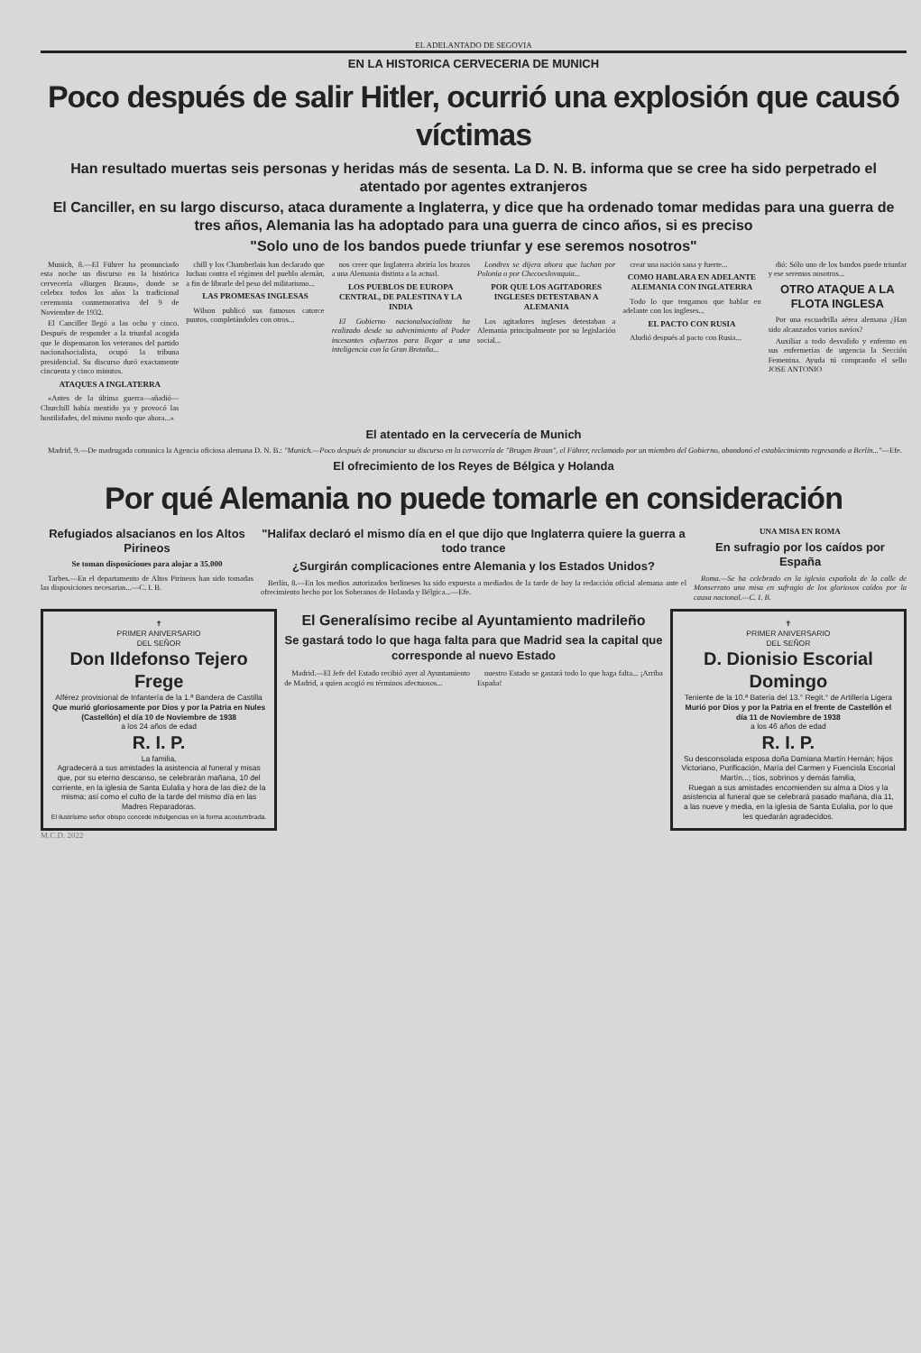EL ADELANTADO DE SEGOVIA
EN LA HISTORICA CERVECERIA DE MUNICH
Poco después de salir Hitler, ocurrió una explosión que causó víctimas
Han resultado muertas seis personas y heridas más de sesenta. La D. N. B. informa que se cree ha sido perpetrado el atentado por agentes extranjeros
El Canciller, en su largo discurso, ataca duramente a Inglaterra, y dice que ha ordenado tomar medidas para una guerra de tres años, Alemania las ha adoptado para una guerra de cinco años, si es preciso
"Solo uno de los bandos puede triunfar y ese seremos nosotros"
Munich, 8.—El Führer ha pronunciado esta noche un discurso en la histórica cervecería «Burgen Braun», donde se celebra todos los años la tradicional ceremonia conmemorativa del 9 de Noviembre de 1932.
El Canciller llegó a las ocho y cinco. Después de responder a la triunfal acogida que le dispensaron los veteranos del partido nacionalsocialista, ocupó la tribuna presidencial. Su discurso duró exactamente cincuenta y cinco minutos.
ATAQUES A INGLATERRA
«Antes de la última guerra—añadió—Churchill había mentido ya y provocó las hostilidades, del mismo modo que ahora...»
chill y los Chamberlain han declarado que luchan contra el régimen del pueblo alemán, a fin de librarle del peso del militarismo...
LAS PROMESAS INGLESAS
Wilson publicó sus famosos catorce puntos, completándoles con otros...
nos creer que Inglaterra abriría los brazos a una Alemania distinta a la actual.
LOS PUEBLOS DE EUROPA CENTRAL, DE PALESTINA Y LA INDIA
El Gobierno nacionalsocialista ha realizado desde su advenimiento al Poder incesantes esfuerzos para llegar a una inteligencia con la Gran Bretaña...
Londres se dijera ahora que luchan por Polonia o por Checoeslovaquia...
POR QUE LOS AGITADORES INGLESES DETESTABAN A ALEMANIA
Los agitadores ingleses detestaban a Alemania principalmente por su legislación social...
crear una nación sana y fuerte...
COMO HABLARA EN ADELANTE ALEMANIA CON INGLATERRA
Todo lo que tengamos que hablar en adelante con los ingleses...
EL PACTO CON RUSIA
Aludió después al pacto con Rusia...
dió: Sólo uno de los bandos puede triunfar y ese seremos nosotros...
OTRO ATAQUE A LA FLOTA INGLESA
Por una escuadrilla aérea alemana ¿Han sido alcanzados varios navíos?
Auxiliar a todo desvalido y enfermo en sus enfermerías de urgencia la Sección Femenina. Ayuda tú comprando el sello JOSE ANTONIO
El atentado en la cervecería de Munich
Madrid, 9.—De madrugada comunica la Agencia oficiosa alemana D. N. B.: "Munich.—Poco después de pronunciar su discurso en la cervecería de "Brugen Braun", el Führer, reclamado por un miembro del Gobierno, abandonó el establecimiento regresando a Berlín..."—Efe.
El ofrecimiento de los Reyes de Bélgica y Holanda
Por qué Alemania no puede tomarle en consideración
Refugiados alsacianos en los Altos Pirineos
Se toman disposiciones para alojar a 35.000
Tarbes.—En el departamento de Altos Pirineos han sido tomadas las disposiciones necesarias...—C. I. B.
"Halifax declaró el mismo día en el que dijo que Inglaterra quiere la guerra a todo trance
¿Surgirán complicaciones entre Alemania y los Estados Unidos?
Berlín, 8.—En los medios autorizados berlineses ha sido expuesta a mediados de la tarde de hoy la redacción oficial alemana ante el ofrecimiento hecho por los Soberanos de Holanda y Bélgica...—Efe.
UNA MISA EN ROMA
En sufragio por los caídos por España
Roma.—Se ha celebrado en la iglesia española de la calle de Monserrato una misa en sufragio de los gloriosos caídos por la causa nacional.—C. I. B.
✝
PRIMER ANIVERSARIO
DEL SEÑOR
Don Ildefonso Tejero Frege
Alférez provisional de Infantería de la 1.ª Bandera de Castilla
Que murió gloriosamente por Dios y por la Patria en Nules (Castellón) el día 10 de Noviembre de 1938
a los 24 años de edad
R. I. P.
La familia,
Agradecerá a sus amistades la asistencia al funeral y misas que, por su eterno descanso, se celebrarán mañana, 10 del corriente, en la iglesia de Santa Eulalia y hora de las diez de la misma; así como el culto de la tarde del mismo día en las Madres Reparadoras.
El ilustrísimo señor obispo concede indulgencias en la forma acostumbrada.
El Generalísimo recibe al Ayuntamiento madrileño
Se gastará todo lo que haga falta para que Madrid sea la capital que corresponde al nuevo Estado
Madrid.—El Jefe del Estado recibió ayer al Ayuntamiento de Madrid, a quien acogió en términos afectuosos...
nuestro Estado se gastará todo lo que haga falta... ¡Arriba España!
✝
PRIMER ANIVERSARIO
DEL SEÑOR
D. Dionisio Escorial Domingo
Teniente de la 10.ª Batería del 13.° Regit.° de Artillería Ligera
Murió por Dios y por la Patria en el frente de Castellón el día 11 de Noviembre de 1938
a los 46 años de edad
R. I. P.
Su desconsolada esposa doña Damiana Martín Hernán; hijos Victoriano, Purificación, María del Carmen y Fuencisla Escorial Martín...; tíos, sobrinos y demás familia,
Ruegan a sus amistades encomienden su alma a Dios y la asistencia al funeral que se celebrará pasado mañana, día 11, a las nueve y media, en la iglesia de Santa Eulalia, por lo que les quedarán agradecidos.
M.C.D. 2022